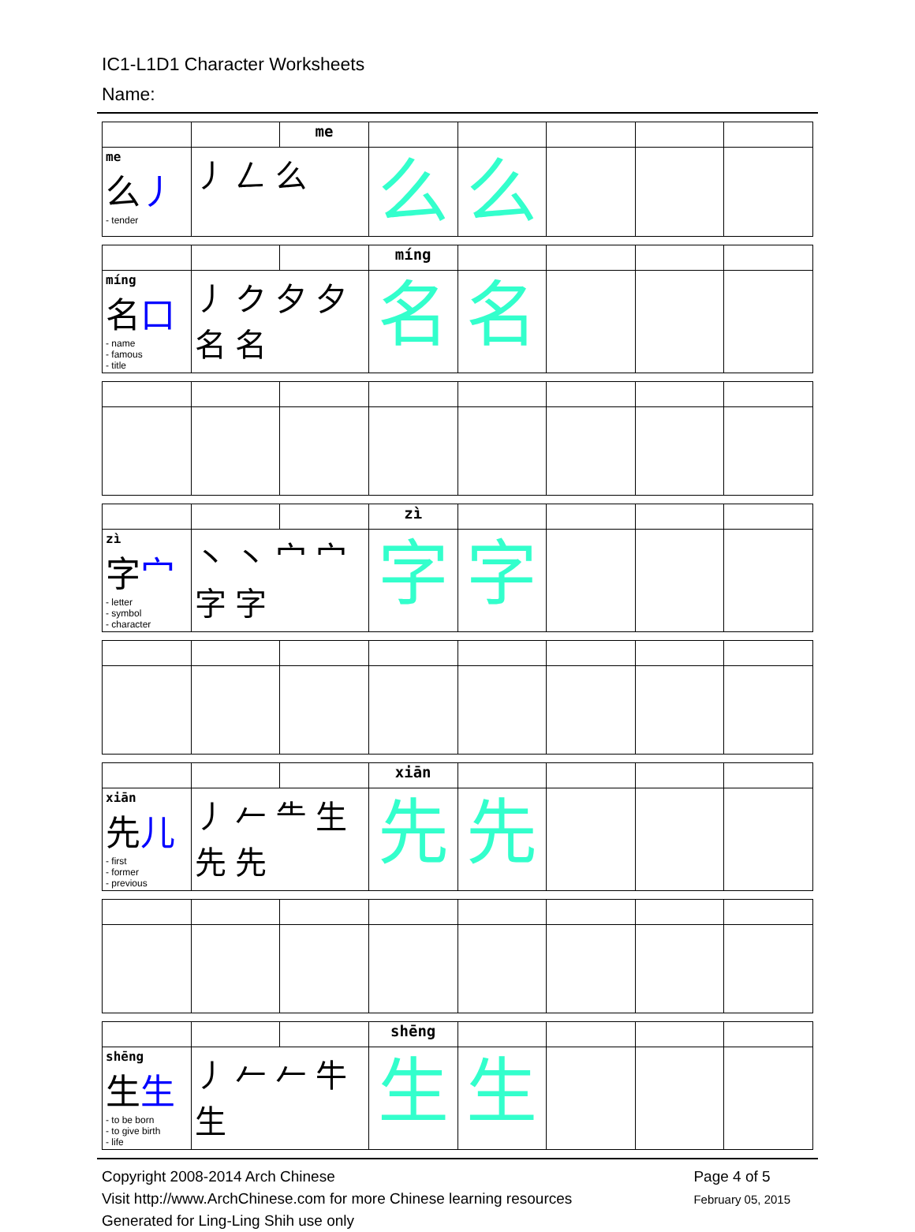IC1-L1D1 Character Worksheets
Name:
| | | me | | | | | |
| me 么 丿 - tender | 丿 𠃋 么 | | 么 | 么 | | | |
| | | | míng | | | | |
| míng 名 口 - name - famous - title | 丿 ク 夕 夕 名 名 | | 名 | 名 | | | |
| | | | zì | | | | |
| zì 字 宀 - letter - symbol - character | 丶 丶 宀 宀 字 字 | | 字 | 字 | | | |
| | | | xiān | | | | |
| xiān 先 儿 - first - former - previous | 丿 𠂉 ⺧ 生 先 先 | | 先 | 先 | | | |
| | | | shēng | | | | |
| shēng 生 生 - to be born - to give birth - life | 丿 𠂉 𠂉 牛 生 | | 生 | 生 | | | |
Copyright 2008-2014 Arch Chinese
Visit http://www.ArchChinese.com for more Chinese learning resources
Generated for Ling-Ling Shih use only
Page 4 of 5
February 05, 2015